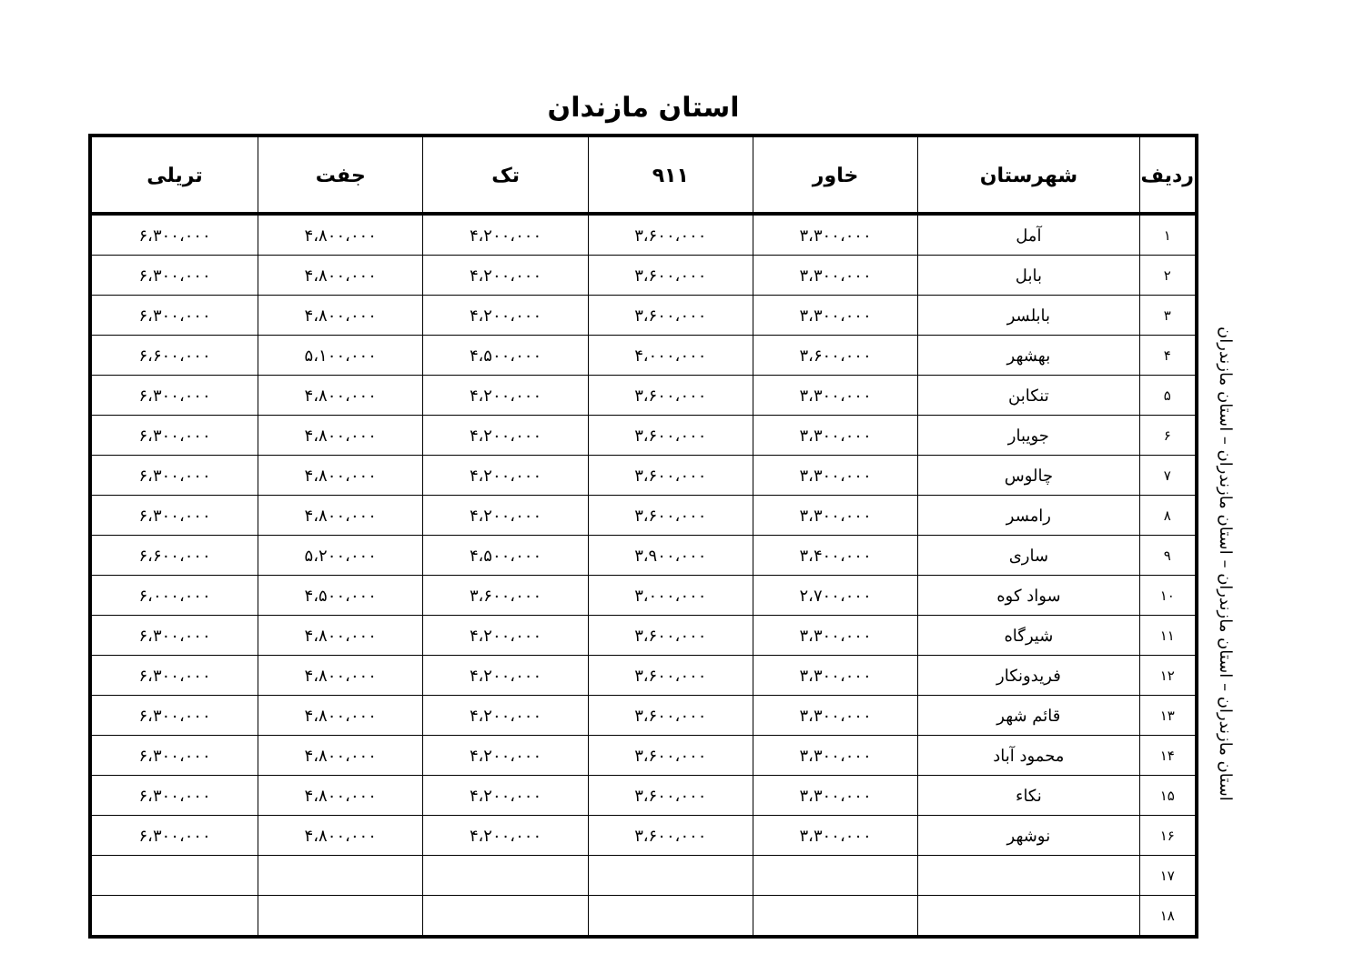استان مازندان
| ردیف | شهرستان | خاور | ۹۱۱ | تک | جفت | تریلی |
| --- | --- | --- | --- | --- | --- | --- |
| ۱ | آمل | ۳،۳۰۰،۰۰۰ | ۳،۶۰۰،۰۰۰ | ۴،۲۰۰،۰۰۰ | ۴،۸۰۰،۰۰۰ | ۶،۳۰۰،۰۰۰ |
| ۲ | بابل | ۳،۳۰۰،۰۰۰ | ۳،۶۰۰،۰۰۰ | ۴،۲۰۰،۰۰۰ | ۴،۸۰۰،۰۰۰ | ۶،۳۰۰،۰۰۰ |
| ۳ | بابلسر | ۳،۳۰۰،۰۰۰ | ۳،۶۰۰،۰۰۰ | ۴،۲۰۰،۰۰۰ | ۴،۸۰۰،۰۰۰ | ۶،۳۰۰،۰۰۰ |
| ۴ | بهشهر | ۳،۶۰۰،۰۰۰ | ۴،۰۰۰،۰۰۰ | ۴،۵۰۰،۰۰۰ | ۵،۱۰۰،۰۰۰ | ۶،۶۰۰،۰۰۰ |
| ۵ | تنکابن | ۳،۳۰۰،۰۰۰ | ۳،۶۰۰،۰۰۰ | ۴،۲۰۰،۰۰۰ | ۴،۸۰۰،۰۰۰ | ۶،۳۰۰،۰۰۰ |
| ۶ | جویبار | ۳،۳۰۰،۰۰۰ | ۳،۶۰۰،۰۰۰ | ۴،۲۰۰،۰۰۰ | ۴،۸۰۰،۰۰۰ | ۶،۳۰۰،۰۰۰ |
| ۷ | چالوس | ۳،۳۰۰،۰۰۰ | ۳،۶۰۰،۰۰۰ | ۴،۲۰۰،۰۰۰ | ۴،۸۰۰،۰۰۰ | ۶،۳۰۰،۰۰۰ |
| ۸ | رامسر | ۳،۳۰۰،۰۰۰ | ۳،۶۰۰،۰۰۰ | ۴،۲۰۰،۰۰۰ | ۴،۸۰۰،۰۰۰ | ۶،۳۰۰،۰۰۰ |
| ۹ | ساری | ۳،۴۰۰،۰۰۰ | ۳،۹۰۰،۰۰۰ | ۴،۵۰۰،۰۰۰ | ۵،۲۰۰،۰۰۰ | ۶،۶۰۰،۰۰۰ |
| ۱۰ | سواد کوه | ۲،۷۰۰،۰۰۰ | ۳،۰۰۰،۰۰۰ | ۳،۶۰۰،۰۰۰ | ۴،۵۰۰،۰۰۰ | ۶،۰۰۰،۰۰۰ |
| ۱۱ | شیرگاه | ۳،۳۰۰،۰۰۰ | ۳،۶۰۰،۰۰۰ | ۴،۲۰۰،۰۰۰ | ۴،۸۰۰،۰۰۰ | ۶،۳۰۰،۰۰۰ |
| ۱۲ | فریدونکار | ۳،۳۰۰،۰۰۰ | ۳،۶۰۰،۰۰۰ | ۴،۲۰۰،۰۰۰ | ۴،۸۰۰،۰۰۰ | ۶،۳۰۰،۰۰۰ |
| ۱۳ | قائم شهر | ۳،۳۰۰،۰۰۰ | ۳،۶۰۰،۰۰۰ | ۴،۲۰۰،۰۰۰ | ۴،۸۰۰،۰۰۰ | ۶،۳۰۰،۰۰۰ |
| ۱۴ | محمود آباد | ۳،۳۰۰،۰۰۰ | ۳،۶۰۰،۰۰۰ | ۴،۲۰۰،۰۰۰ | ۴،۸۰۰،۰۰۰ | ۶،۳۰۰،۰۰۰ |
| ۱۵ | نکاء | ۳،۳۰۰،۰۰۰ | ۳،۶۰۰،۰۰۰ | ۴،۲۰۰،۰۰۰ | ۴،۸۰۰،۰۰۰ | ۶،۳۰۰،۰۰۰ |
| ۱۶ | نوشهر | ۳،۳۰۰،۰۰۰ | ۳،۶۰۰،۰۰۰ | ۴،۲۰۰،۰۰۰ | ۴،۸۰۰،۰۰۰ | ۶،۳۰۰،۰۰۰ |
| ۱۷ | | | | | | |
| ۱۸ | | | | | | |
استان مازندران – استان مازندران – استان مازندران – استان مازندران